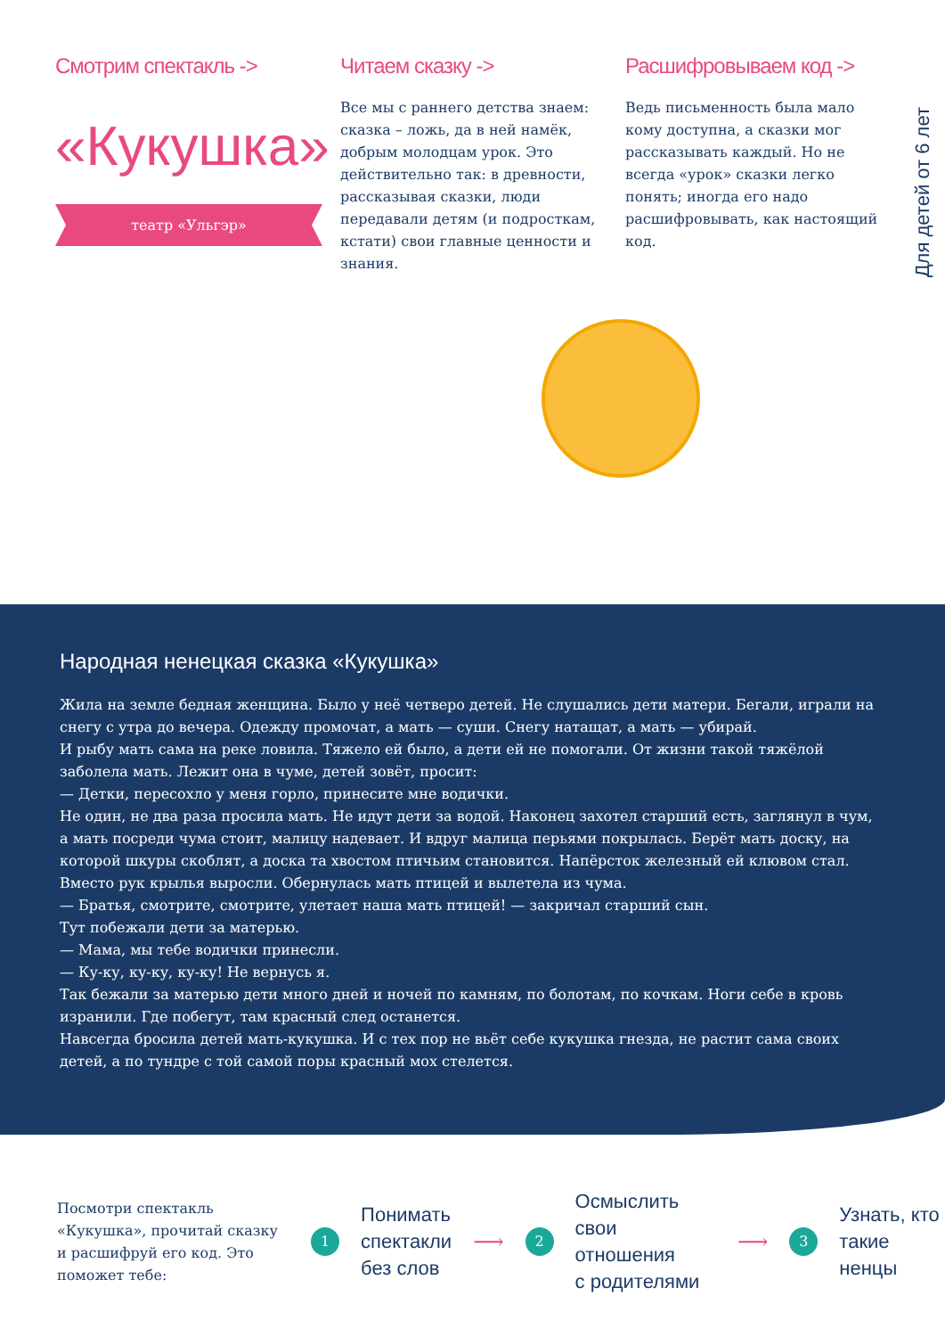Смотрим спектакль ->
«Кукушка»
театр «Ульгэр»
Читаем сказку ->
Все мы с раннего детства знаем: сказка – ложь, да в ней намёк, добрым молодцам урок. Это действительно так: в древности, рассказывая сказки, люди передавали детям (и подросткам, кстати) свои главные ценности и знания.
Расшифровываем код ->
Ведь письменность была мало кому доступна, а сказки мог рассказывать каждый. Но не всегда «урок» сказки легко понять; иногда его надо расшифровывать, как настоящий код.
Для детей от 6 лет
Народная ненецкая сказка «Кукушка»
Жила на земле бедная женщина. Было у неё четверо детей. Не слушались дети матери. Бегали, играли на снегу с утра до вечера. Одежду промочат, а мать — суши. Снегу натащат, а мать — убирай.
И рыбу мать сама на реке ловила. Тяжело ей было, а дети ей не помогали. От жизни такой тяжёлой заболела мать. Лежит она в чуме, детей зовёт, просит:
— Детки, пересохло у меня горло, принесите мне водички.
Не один, не два раза просила мать. Не идут дети за водой. Наконец захотел старший есть, заглянул в чум, а мать посреди чума стоит, малицу надевает. И вдруг малица перьями покрылась. Берёт мать доску, на которой шкуры скоблят, а доска та хвостом птичьим становится. Напёрсток железный ей клювом стал. Вместо рук крылья выросли. Обернулась мать птицей и вылетела из чума.
— Братья, смотрите, смотрите, улетает наша мать птицей! — закричал старший сын.
Тут побежали дети за матерью.
— Мама, мы тебе водички принесли.
— Ку-ку, ку-ку, ку-ку! Не вернусь я.
Так бежали за матерью дети много дней и ночей по камням, по болотам, по кочкам. Ноги себе в кровь изранили. Где побегут, там красный след останется.
Навсегда бросила детей мать-кукушка. И с тех пор не вьёт себе кукушка гнезда, не растит сама своих детей, а по тундре с той самой поры красный мох стелется.
Посмотри спектакль «Кукушка», прочитай сказку и расшифруй его код. Это поможет тебе:
1
Понимать
спектакли
без слов
⟶
2
Осмыслить свои
отношения
с родителями
⟶
3
Узнать, кто
такие ненцы